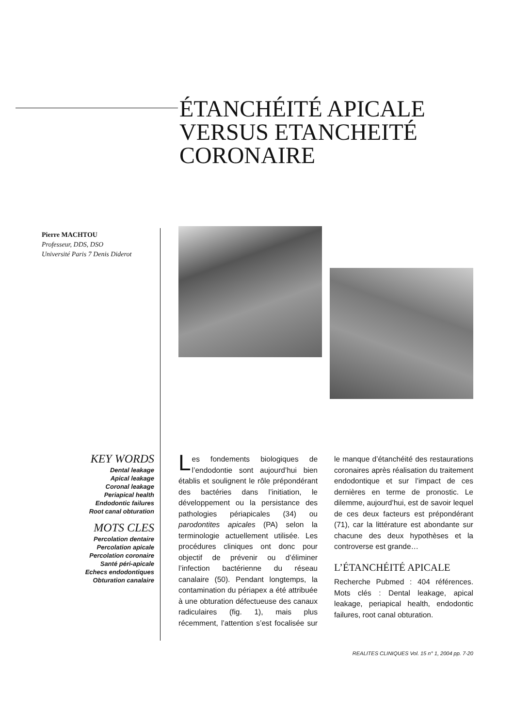ÉTANCHÉITÉ APICALE
VERSUS ETANCHEITÉ
CORONAIRE
Pierre MACHTOU
Professeur, DDS, DSO
Université Paris 7 Denis Diderot
KEY WORDS
Dental leakage
Apical leakage
Coronal leakage
Periapical health
Endodontic failures
Root canal obturation
MOTS CLES
Percolation dentaire
Percolation apicale
Percolation coronaire
Santé péri-apicale
Echecs endodontiques
Obturation canalaire
Les fondements biologiques de l’endodontie sont aujourd’hui bien établis et soulignent le rôle prépondérant des bactéries dans l’initiation, le développement ou la persistance des pathologies périapicales (34) ou parodontites apicales (PA) selon la terminologie actuellement utilisée. Les procédures cliniques ont donc pour objectif de prévenir ou d’éliminer l’infection bactérienne du réseau canalaire (50). Pendant longtemps, la contamination du périapex a été attribuée à une obturation défectueuse des canaux radiculaires (fig. 1), mais plus récemment, l’attention s’est focalisée sur le manque d’étanchéité des restaurations coronaires après réalisation du traitement endodontique et sur l’impact de ces dernières en terme de pronostic. Le dilemme, aujourd’hui, est de savoir lequel de ces deux facteurs est prépondérant (71), car la littérature est abondante sur chacune des deux hypothèses et la controverse est grande…
L’ÉTANCHÉITÉ APICALE
Recherche Pubmed : 404 références. Mots clés : Dental leakage, apical leakage, periapical health, endodontic failures, root canal obturation.
REALITES CLINIQUES Vol. 15 n° 1, 2004 pp. 7-20